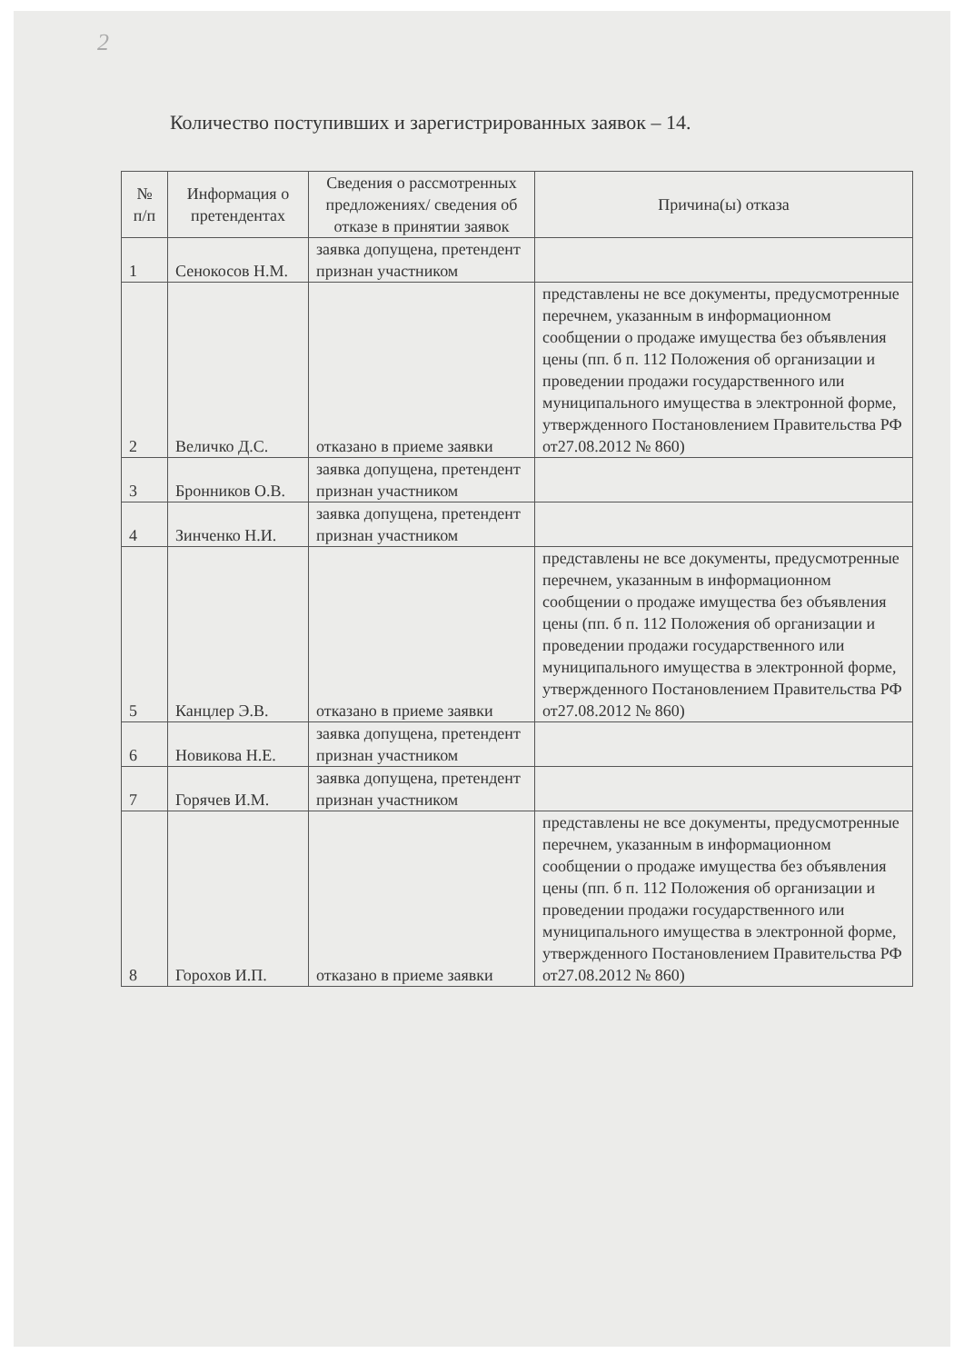2
Количество поступивших и зарегистрированных заявок – 14.
| № п/п | Информация о претендентах | Сведения о рассмотренных предложениях/ сведения об отказе в принятии заявок | Причина(ы) отказа |
| --- | --- | --- | --- |
| 1 | Сенокосов Н.М. | заявка допущена, претендент признан участником | |
| 2 | Величко Д.С. | отказано в приеме заявки | представлены не все документы, предусмотренные перечнем, указанным в информационном сообщении о продаже имущества без объявления цены (пп. б п. 112 Положения об организации и проведении продажи государственного или муниципального имущества в электронной форме, утвержденного Постановлением Правительства РФ от27.08.2012 № 860) |
| 3 | Бронников О.В. | заявка допущена, претендент признан участником | |
| 4 | Зинченко Н.И. | заявка допущена, претендент признан участником | |
| 5 | Канцлер Э.В. | отказано в приеме заявки | представлены не все документы, предусмотренные перечнем, указанным в информационном сообщении о продаже имущества без объявления цены (пп. б п. 112 Положения об организации и проведении продажи государственного или муниципального имущества в электронной форме, утвержденного Постановлением Правительства РФ от27.08.2012 № 860) |
| 6 | Новикова Н.Е. | заявка допущена, претендент признан участником | |
| 7 | Горячев И.М. | заявка допущена, претендент признан участником | |
| 8 | Горохов И.П. | отказано в приеме заявки | представлены не все документы, предусмотренные перечнем, указанным в информационном сообщении о продаже имущества без объявления цены (пп. б п. 112 Положения об организации и проведении продажи государственного или муниципального имущества в электронной форме, утвержденного Постановлением Правительства РФ от27.08.2012 № 860) |